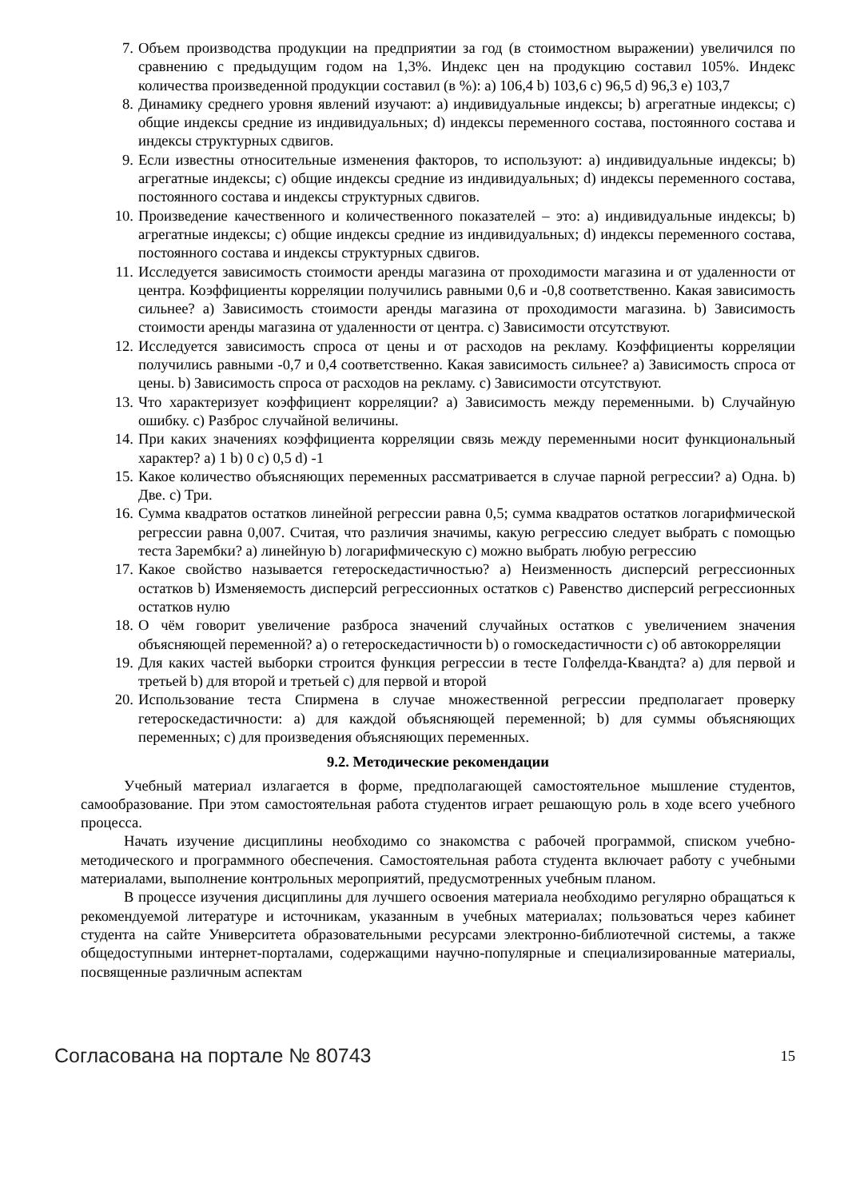7. Объем производства продукции на предприятии за год (в стоимостном выражении) увеличился по сравнению с предыдущим годом на 1,3%. Индекс цен на продукцию составил 105%. Индекс количества произведенной продукции составил (в %): a) 106,4 b) 103,6 c) 96,5 d) 96,3 e) 103,7
8. Динамику среднего уровня явлений изучают: a) индивидуальные индексы; b) агрегатные индексы; c) общие индексы средние из индивидуальных; d) индексы переменного состава, постоянного состава и индексы структурных сдвигов.
9. Если известны относительные изменения факторов, то используют: a) индивидуальные индексы; b) агрегатные индексы; c) общие индексы средние из индивидуальных; d) индексы переменного состава, постоянного состава и индексы структурных сдвигов.
10. Произведение качественного и количественного показателей – это: a) индивидуальные индексы; b) агрегатные индексы; c) общие индексы средние из индивидуальных; d) индексы переменного состава, постоянного состава и индексы структурных сдвигов.
11. Исследуется зависимость стоимости аренды магазина от проходимости магазина и от удаленности от центра. Коэффициенты корреляции получились равными 0,6 и -0,8 соответственно. Какая зависимость сильнее? a) Зависимость стоимости аренды магазина от проходимости магазина. b) Зависимость стоимости аренды магазина от удаленности от центра. c) Зависимости отсутствуют.
12. Исследуется зависимость спроса от цены и от расходов на рекламу. Коэффициенты корреляции получились равными -0,7 и 0,4 соответственно. Какая зависимость сильнее? a) Зависимость спроса от цены. b) Зависимость спроса от расходов на рекламу. c) Зависимости отсутствуют.
13. Что характеризует коэффициент корреляции? a) Зависимость между переменными. b) Случайную ошибку. c) Разброс случайной величины.
14. При каких значениях коэффициента корреляции связь между переменными носит функциональный характер? a) 1 b) 0 c) 0,5 d) -1
15. Какое количество объясняющих переменных рассматривается в случае парной регрессии? a) Одна. b) Две. c) Три.
16. Сумма квадратов остатков линейной регрессии равна 0,5; сумма квадратов остатков логарифмической регрессии равна 0,007. Считая, что различия значимы, какую регрессию следует выбрать с помощью теста Зарембки? a) линейную b) логарифмическую c) можно выбрать любую регрессию
17. Какое свойство называется гетероскедастичностью? a) Неизменность дисперсий регрессионных остатков b) Изменяемость дисперсий регрессионных остатков c) Равенство дисперсий регрессионных остатков нулю
18. О чём говорит увеличение разброса значений случайных остатков с увеличением значения объясняющей переменной? a) о гетероскедастичности b) о гомоскедастичности c) об автокорреляции
19. Для каких частей выборки строится функция регрессии в тесте Голфелда-Квандта? a) для первой и третьей b) для второй и третьей c) для первой и второй
20. Использование теста Спирмена в случае множественной регрессии предполагает проверку гетероскедастичности: a) для каждой объясняющей переменной; b) для суммы объясняющих переменных; c) для произведения объясняющих переменных.
9.2. Методические рекомендации
Учебный материал излагается в форме, предполагающей самостоятельное мышление студентов, самообразование. При этом самостоятельная работа студентов играет решающую роль в ходе всего учебного процесса.
Начать изучение дисциплины необходимо со знакомства с рабочей программой, списком учебно-методического и программного обеспечения. Самостоятельная работа студента включает работу с учебными материалами, выполнение контрольных мероприятий, предусмотренных учебным планом.
В процессе изучения дисциплины для лучшего освоения материала необходимо регулярно обращаться к рекомендуемой литературе и источникам, указанным в учебных материалах; пользоваться через кабинет студента на сайте Университета образовательными ресурсами электронно-библиотечной системы, а также общедоступными интернет-порталами, содержащими научно-популярные и специализированные материалы, посвященные различным аспектам
Согласована на портале № 80743 15